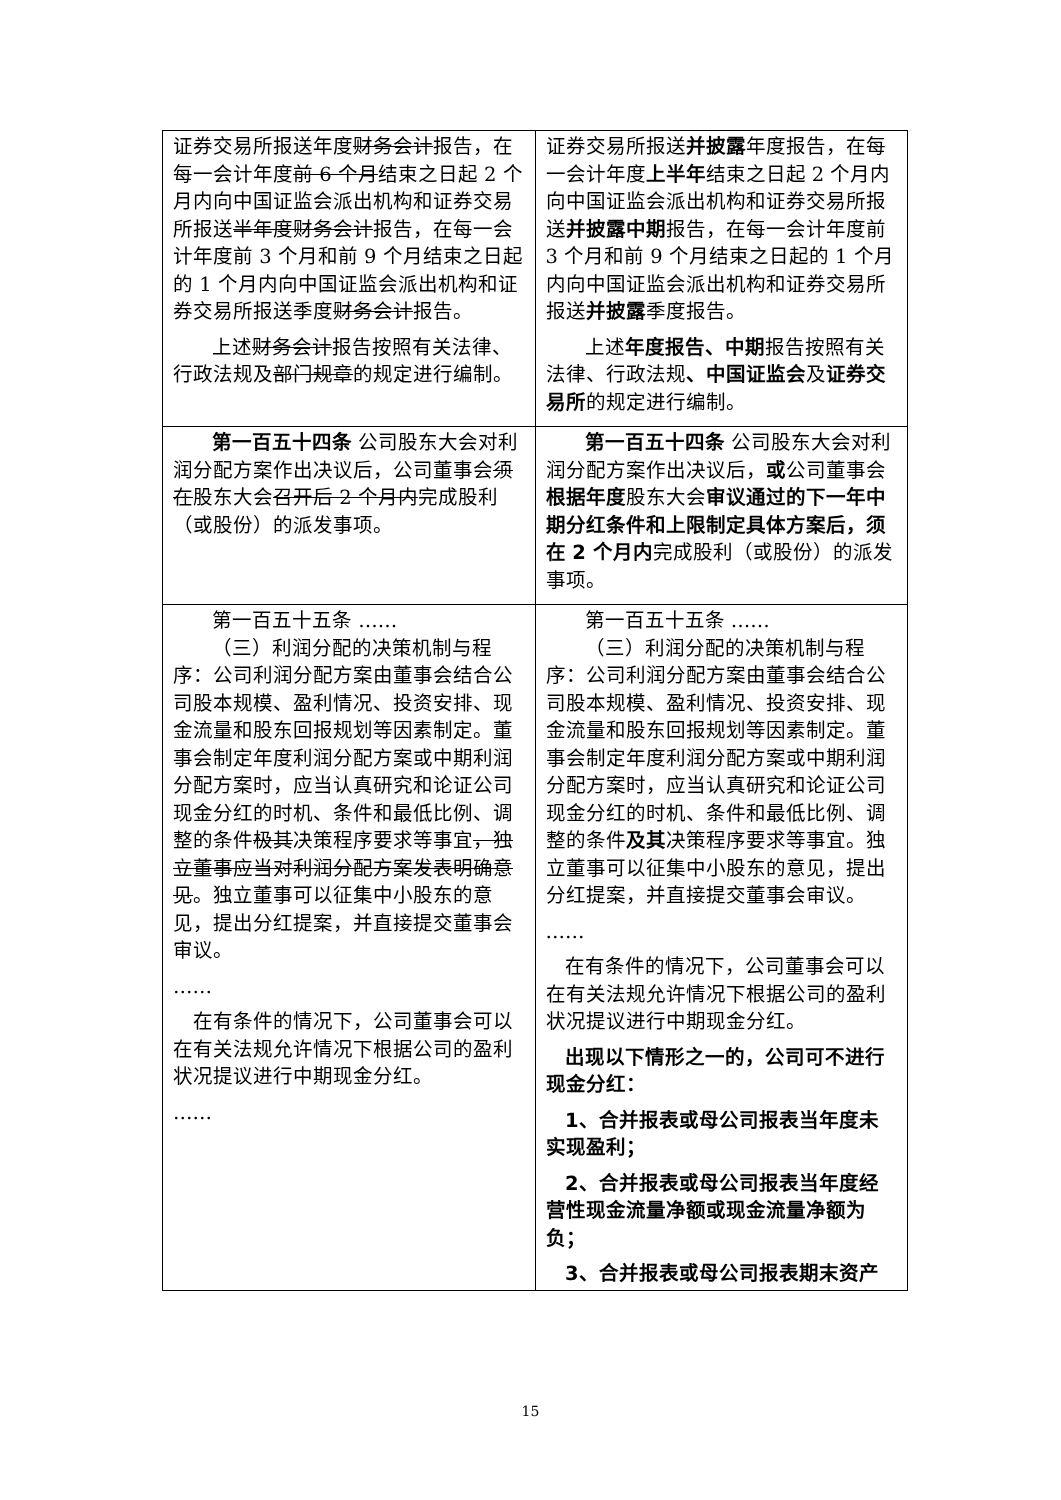| 证券交易所报送年度 财务会计 报告，在每一会计年度 前 6 个月 结束之日起 2 个月内向中国证监会派出机构和证券交易所报送 半年度财务会计 报告，在每一会计年度前 3 个月和前 9 个月结束之日起的 1 个月内向中国证监会派出机构和证券交易所报送季度 财务会计 报告。 上述 财务会计 报告按照有关法律、行政法规及 部门规章 的规定进行编制。 | 证券交易所报送 并披露 年度报告，在每一会计年度 上半年 结束之日起 2 个月内向中国证监会派出机构和证券交易所报送 并披露中期 报告，在每一会计年度前 3 个月和前 9 个月结束之日起的 1 个月内向中国证监会派出机构和证券交易所报送 并披露 季度报告。 上述 年度报告、中期 报告按照有关法律、行政法规 、中国证监会 及 证券交易所 的规定进行编制。 |
| 第一百五十四条 公司股东大会对利润分配方案作出决议后，公司董事会 须在 股东大会 召开后 2 个月内 完成股利（或股份）的派发事项。 | 第一百五十四条 公司股东大会对利润分配方案作出决议后， 或 公司董事会 根据年度 股东大会 审议通过的下一年中期分红条件和上限制定具体方案后，须在 2 个月内 完成股利（或股份）的派发事项。 |
| 第一百五十五条 …… （三）利润分配的决策机制与程序：公司利润分配方案由董事会结合公司股本规模、盈利情况、投资安排、现金流量和股东回报规划等因素制定。董事会制定年度利润分配方案或中期利润分配方案时，应当认真研究和论证公司现金分红的时机、条件和最低比例、调整的条件 极其 决策程序要求等事宜 ，独立董事应当对利润分配方案发表明确意见 。独立董事可以征集中小股东的意见，提出分红提案，并直接提交董事会审议。 …… 在有条件的情况下，公司董事会可以在有关法规允许情况下根据公司的盈利状况提议进行中期现金分红。 …… | 第一百五十五条 …… （三）利润分配的决策机制与程序：公司利润分配方案由董事会结合公司股本规模、盈利情况、投资安排、现金流量和股东回报规划等因素制定。董事会制定年度利润分配方案或中期利润分配方案时，应当认真研究和论证公司现金分红的时机、条件和最低比例、调整的条件 及其 决策程序要求等事宜。独立董事可以征集中小股东的意见，提出分红提案，并直接提交董事会审议。 …… 在有条件的情况下，公司董事会可以在有关法规允许情况下根据公司的盈利状况提议进行中期现金分红。 出现以下情形之一的，公司可不进行现金分红： 1、合并报表或母公司报表当年度未实现盈利； 2、合并报表或母公司报表当年度经营性现金流量净额或现金流量净额为负； 3、合并报表或母公司报表期末资产 |
15